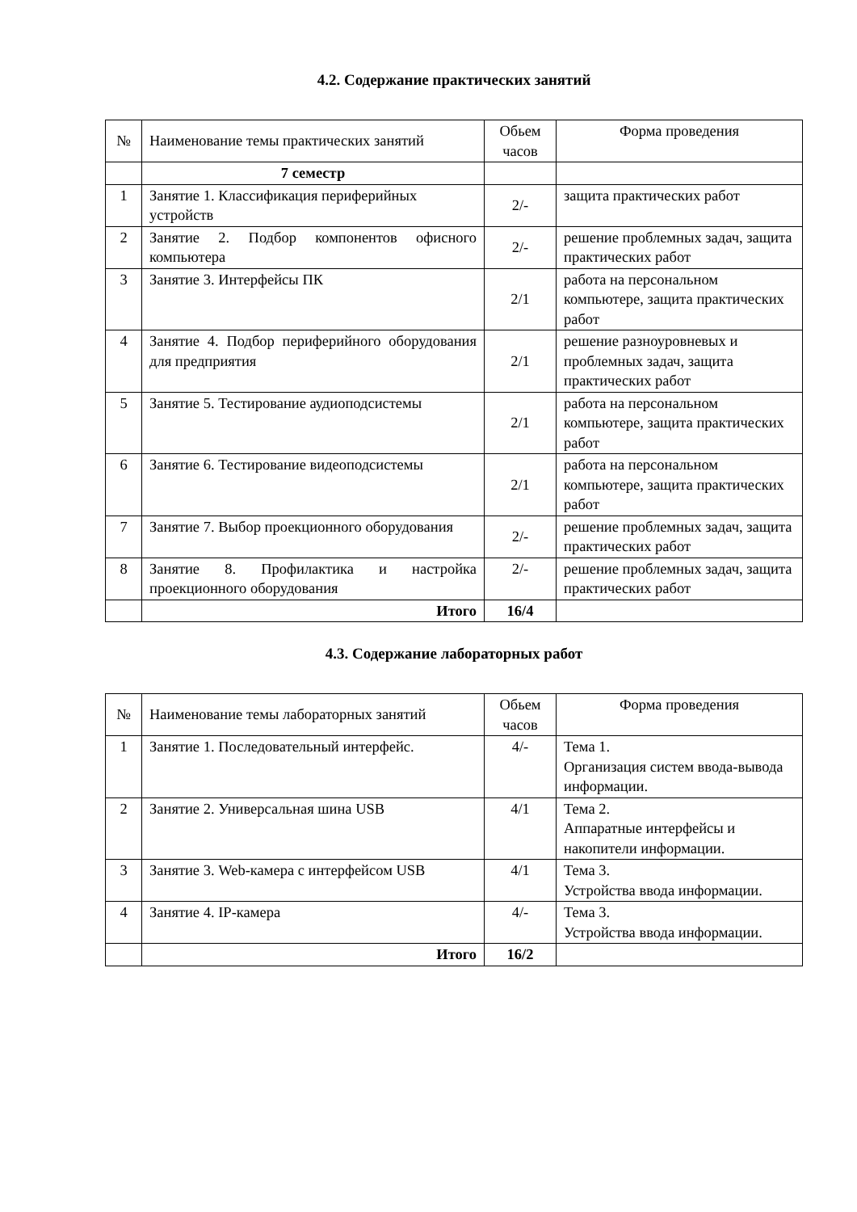4.2. Содержание практических занятий
| № | Наименование темы практических занятий | Обьем часов | Форма проведения |
| --- | --- | --- | --- |
| | 7 семестр | | |
| 1 | Занятие 1. Классификация периферийных устройств | 2/- | защита практических работ |
| 2 | Занятие 2. Подбор компонентов офисного компьютера | 2/- | решение проблемных задач, защита практических работ |
| 3 | Занятие 3. Интерфейсы ПК | 2/1 | работа на персональном компьютере, защита практических работ |
| 4 | Занятие 4. Подбор периферийного оборудования для предприятия | 2/1 | решение разноуровневых и проблемных задач, защита практических работ |
| 5 | Занятие 5. Тестирование аудиоподсистемы | 2/1 | работа на персональном компьютере, защита практических работ |
| 6 | Занятие 6. Тестирование видеоподсистемы | 2/1 | работа на персональном компьютере, защита практических работ |
| 7 | Занятие 7. Выбор проекционного оборудования | 2/- | решение проблемных задач, защита практических работ |
| 8 | Занятие 8. Профилактика и настройка проекционного оборудования | 2/- | решение проблемных задач, защита практических работ |
| | Итого | 16/4 | |
4.3. Содержание лабораторных работ
| № | Наименование темы лабораторных занятий | Обьем часов | Форма проведения |
| --- | --- | --- | --- |
| 1 | Занятие 1. Последовательный интерфейс. | 4/- | Тема 1. Организация систем ввода-вывода информации. |
| 2 | Занятие 2. Универсальная шина USB | 4/1 | Тема 2. Аппаратные интерфейсы и накопители информации. |
| 3 | Занятие 3. Web-камера с интерфейсом USB | 4/1 | Тема 3. Устройства ввода информации. |
| 4 | Занятие 4. IP-камера | 4/- | Тема 3. Устройства ввода информации. |
| | Итого | 16/2 | |